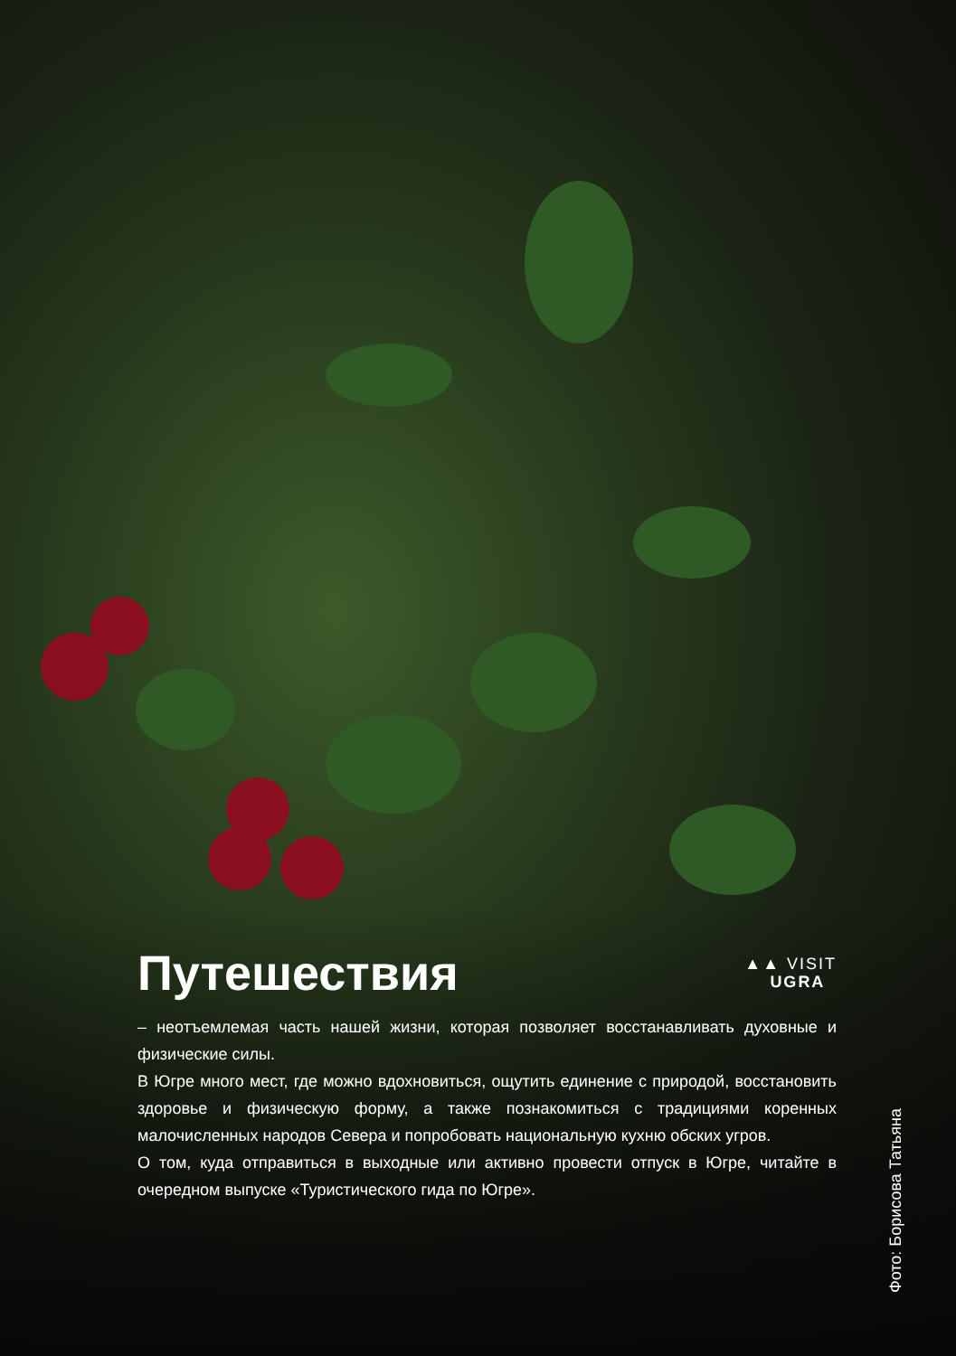Путешествия
▲▲ VISIT
UGRA
– неотъемлемая часть нашей жизни, которая позволяет восстанавливать духовные и физические силы.
В Югре много мест, где можно вдохновиться, ощутить единение с природой, восстановить здоровье и физическую форму, а также познакомиться с традициями коренных малочисленных народов Севера и попробовать национальную кухню обских угров.
О том, куда отправиться в выходные или активно провести отпуск в Югре, читайте в очередном выпуске «Туристического гида по Югре».
Фото: Борисова Татьяна